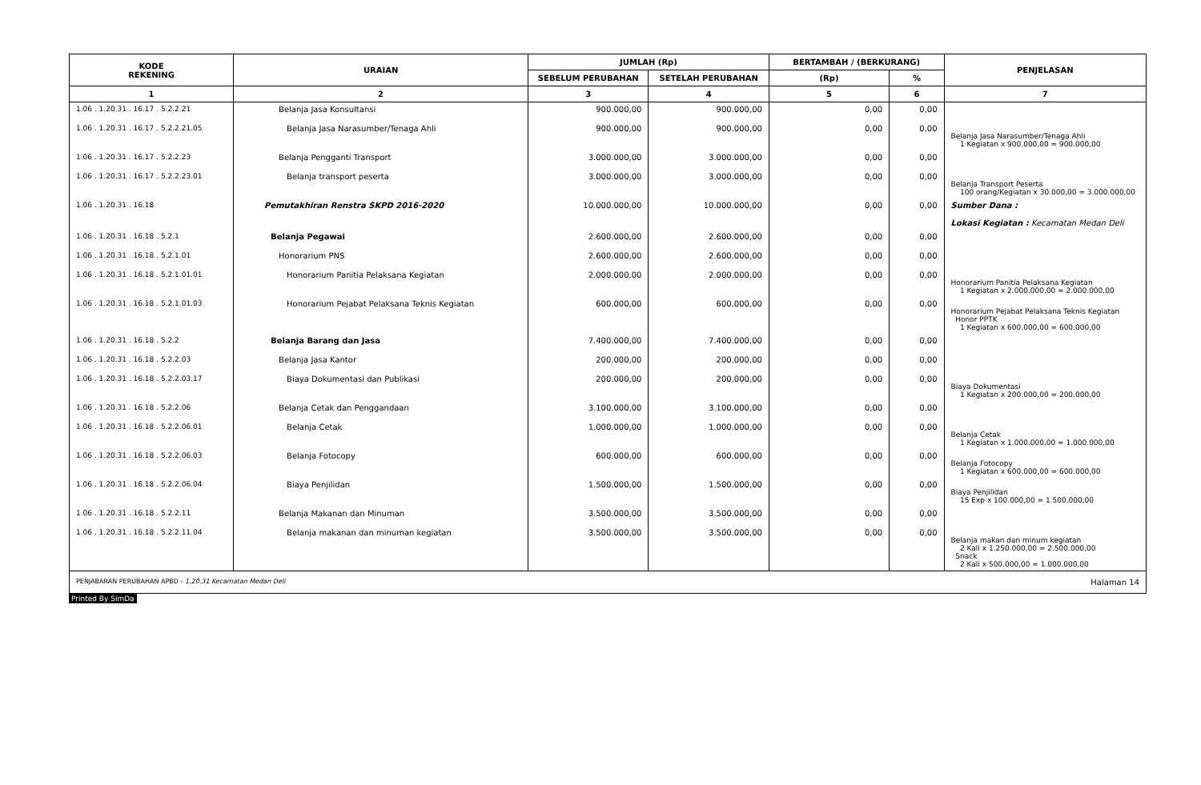| KODE REKENING | URAIAN | JUMLAH (Rp) | | BERTAMBAH / (BERKURANG) | | PENJELASAN |
| --- | --- | --- | --- | --- | --- | --- |
| | | SEBELUM PERUBAHAN | SETELAH PERUBAHAN | (Rp) | % | |
| 1 | 2 | 3 | 4 | 5 | 6 | 7 |
| 1.06 . 1.20.31 . 16.17 . 5.2.2.21 | Belanja Jasa Konsultansi | 900.000,00 | 900.000,00 | 0,00 | 0,00 | |
| 1.06 . 1.20.31 . 16.17 . 5.2.2.21.05 | Belanja Jasa Narasumber/Tenaga Ahli | 900.000,00 | 900.000,00 | 0,00 | 0,00 | Belanja Jasa Narasumber/Tenaga Ahli 1 Kegiatan x 900.000,00 = 900.000,00 |
| 1.06 . 1.20.31 . 16.17 . 5.2.2.23 | Belanja Pengganti Transport | 3.000.000,00 | 3.000.000,00 | 0,00 | 0,00 | |
| 1.06 . 1.20.31 . 16.17 . 5.2.2.23.01 | Belanja transport peserta | 3.000.000,00 | 3.000.000,00 | 0,00 | 0,00 | Belanja Transport Peserta 100 orang/Kegiatan x 30.000,00 = 3.000.000,00 |
| 1.06 . 1.20.31 . 16.18 | Pemutakhiran Renstra SKPD 2016-2020 | 10.000.000,00 | 10.000.000,00 | 0,00 | 0,00 | Sumber Dana : Lokasi Kegiatan : Kecamatan Medan Deli |
| 1.06 . 1.20.31 . 16.18 . 5.2.1 | Belanja Pegawai | 2.600.000,00 | 2.600.000,00 | 0,00 | 0,00 | |
| 1.06 . 1.20.31 . 16.18 . 5.2.1.01 | Honorarium PNS | 2.600.000,00 | 2.600.000,00 | 0,00 | 0,00 | |
| 1.06 . 1.20.31 . 16.18 . 5.2.1.01.01 | Honorarium Panitia Pelaksana Kegiatan | 2.000.000,00 | 2.000.000,00 | 0,00 | 0,00 | Honorarium Panitia Pelaksana Kegiatan 1 Kegiatan x 2.000.000,00 = 2.000.000,00 |
| 1.06 . 1.20.31 . 16.18 . 5.2.1.01.03 | Honorarium Pejabat Pelaksana Teknis Kegiatan | 600.000,00 | 600.000,00 | 0,00 | 0,00 | Honorarium Pejabat Pelaksana Teknis Kegiatan Honor PPTK 1 Kegiatan x 600.000,00 = 600.000,00 |
| 1.06 . 1.20.31 . 16.18 . 5.2.2 | Belanja Barang dan Jasa | 7.400.000,00 | 7.400.000,00 | 0,00 | 0,00 | |
| 1.06 . 1.20.31 . 16.18 . 5.2.2.03 | Belanja Jasa Kantor | 200.000,00 | 200.000,00 | 0,00 | 0,00 | |
| 1.06 . 1.20.31 . 16.18 . 5.2.2.03.17 | Biaya Dokumentasi dan Publikasi | 200.000,00 | 200.000,00 | 0,00 | 0,00 | Biaya Dokumentasi 1 Kegiatan x 200.000,00 = 200.000,00 |
| 1.06 . 1.20.31 . 16.18 . 5.2.2.06 | Belanja Cetak dan Penggandaan | 3.100.000,00 | 3.100.000,00 | 0,00 | 0,00 | |
| 1.06 . 1.20.31 . 16.18 . 5.2.2.06.01 | Belanja Cetak | 1.000.000,00 | 1.000.000,00 | 0,00 | 0,00 | Belanja Cetak 1 Kegiatan x 1.000.000,00 = 1.000.000,00 |
| 1.06 . 1.20.31 . 16.18 . 5.2.2.06.03 | Belanja Fotocopy | 600.000,00 | 600.000,00 | 0,00 | 0,00 | Belanja Fotocopy 1 Kegiatan x 600.000,00 = 600.000,00 |
| 1.06 . 1.20.31 . 16.18 . 5.2.2.06.04 | Biaya Penjilidan | 1.500.000,00 | 1.500.000,00 | 0,00 | 0,00 | Biaya Penjilidan 15 Exp x 100.000,00 = 1.500.000,00 |
| 1.06 . 1.20.31 . 16.18 . 5.2.2.11 | Belanja Makanan dan Minuman | 3.500.000,00 | 3.500.000,00 | 0,00 | 0,00 | |
| 1.06 . 1.20.31 . 16.18 . 5.2.2.11.04 | Belanja makanan dan minuman kegiatan | 3.500.000,00 | 3.500.000,00 | 0,00 | 0,00 | Belanja makan dan minum kegiatan 2 Kali x 1.250.000,00 = 2.500.000,00 Snack 2 Kali x 500.000,00 = 1.000.000,00 |
PENJABARAN PERUBAHAN APBD - 1.20.31 Kecamatan Medan Deli Halaman 14
Printed By SimDa